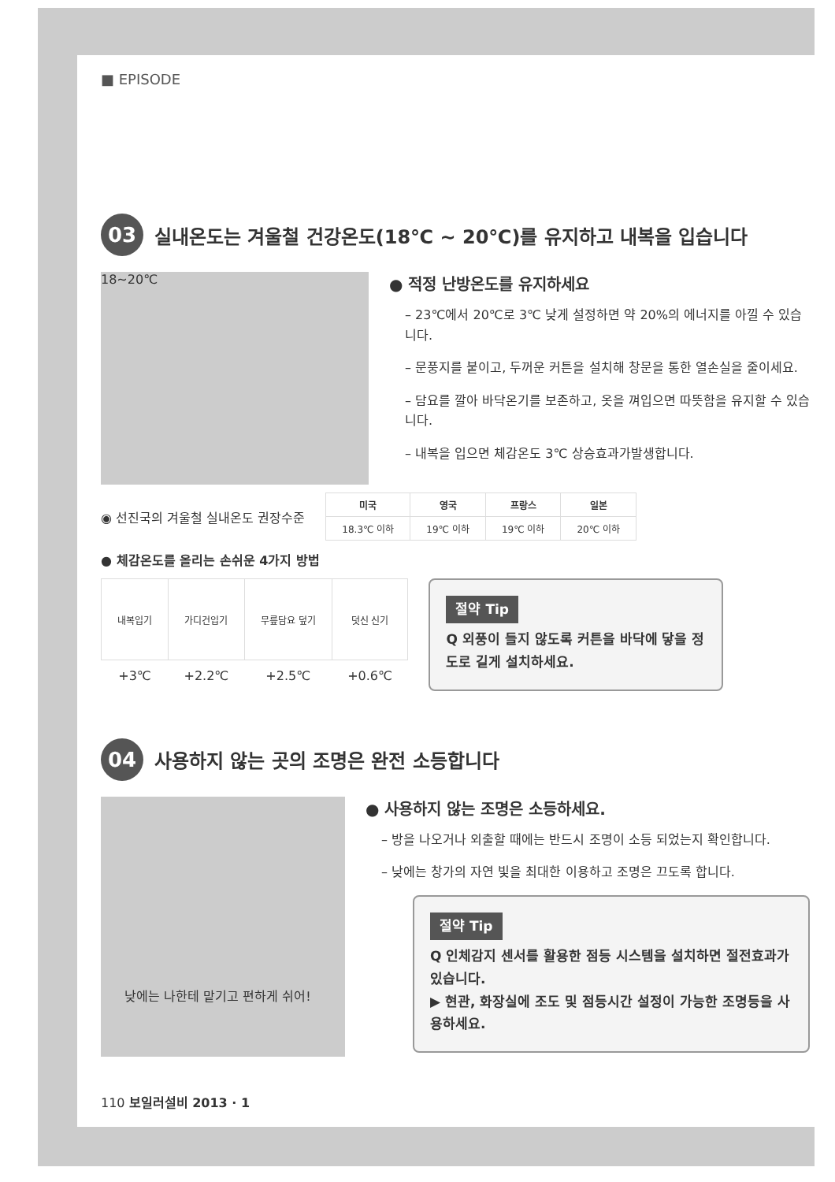■ EPISODE
03 실내온도는 겨울철 건강온도(18℃ ~ 20℃)를 유지하고 내복을 입습니다
18~20℃
● 적정 난방온도를 유지하세요
– 23℃에서 20℃로 3℃ 낮게 설정하면 약 20%의 에너지를 아낄 수 있습니다.
– 문풍지를 붙이고, 두꺼운 커튼을 설치해 창문을 통한 열손실을 줄이세요.
– 담요를 깔아 바닥온기를 보존하고, 옷을 껴입으면 따뜻함을 유지할 수 있습니다.
– 내복을 입으면 체감온도 3℃ 상승효과가발생합니다.
◉ 선진국의 겨울철 실내온도 권장수준
| 미국 | 영국 | 프랑스 | 일본 |
| --- | --- | --- | --- |
| 18.3℃ 이하 | 19℃ 이하 | 19℃ 이하 | 20℃ 이하 |
● 체감온도를 올리는 손쉬운 4가지 방법
| 내복입기 | 가디건입기 | 무릎담요 덮기 | 덧신 신기 |
| +3℃ | +2.2℃ | +2.5℃ | +0.6℃ |
절약 Tip
Q 외풍이 들지 않도록 커튼을 바닥에 닿을 정도로 길게 설치하세요.
04 사용하지 않는 곳의 조명은 완전 소등합니다
낮에는 나한테 맡기고 편하게 쉬어!
● 사용하지 않는 조명은 소등하세요.
– 방을 나오거나 외출할 때에는 반드시 조명이 소등 되었는지 확인합니다.
– 낮에는 창가의 자연 빛을 최대한 이용하고 조명은 끄도록 합니다.
절약 Tip
Q 인체감지 센서를 활용한 점등 시스템을 설치하면 절전효과가 있습니다.
▶ 현관, 화장실에 조도 및 점등시간 설정이 가능한 조명등을 사용하세요.
110 보일러설비 2013 · 1